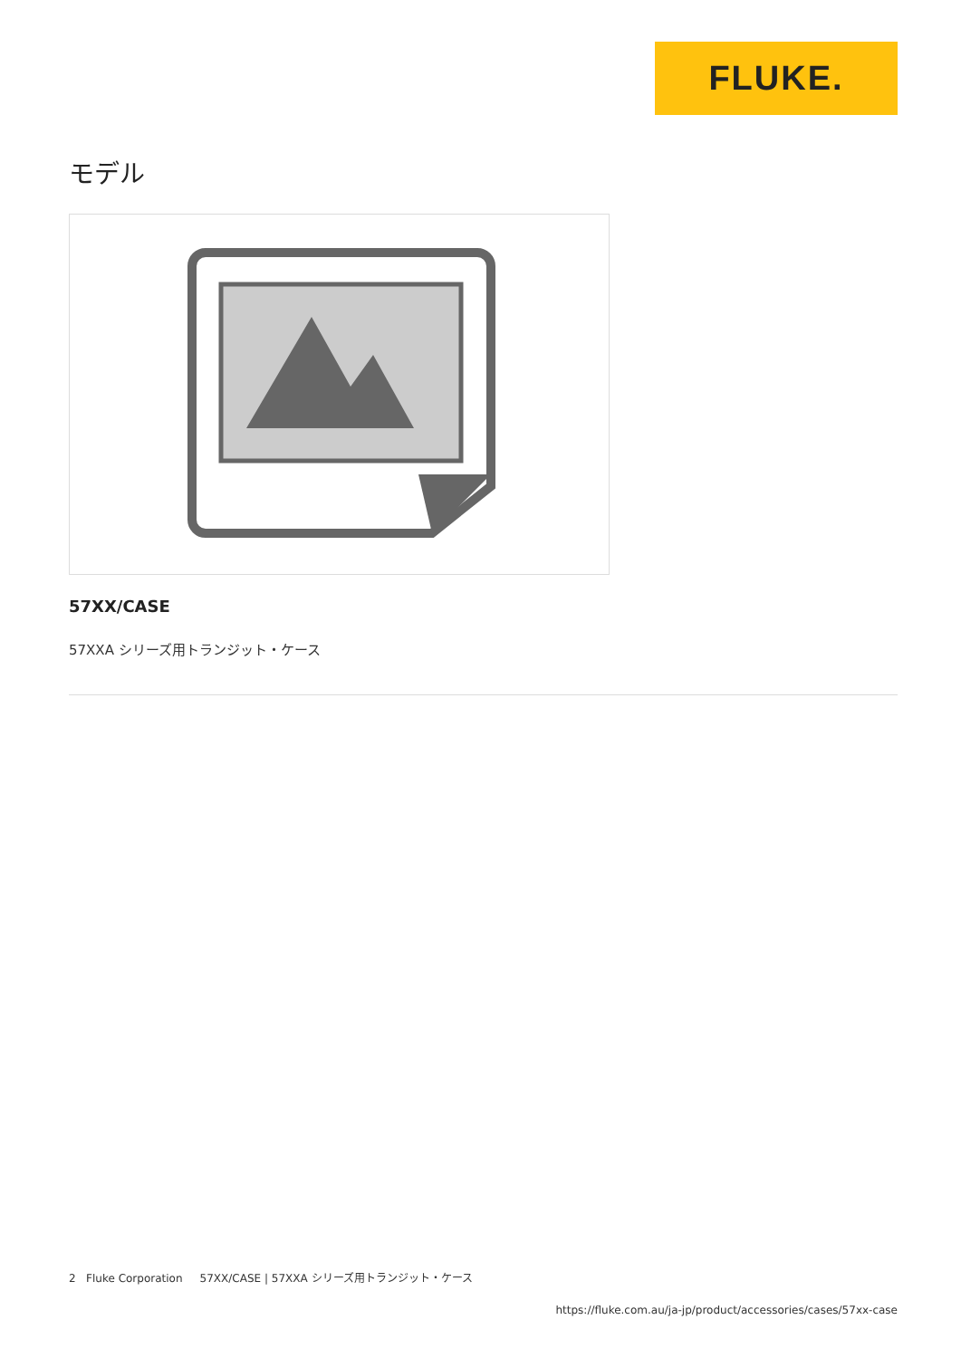FLUKE.
モデル
57XX/CASE
57XXA シリーズ用トランジット・ケース
2 Fluke Corporation 57XX/CASE | 57XXA シリーズ用トランジット・ケース
https://fluke.com.au/ja-jp/product/accessories/cases/57xx-case